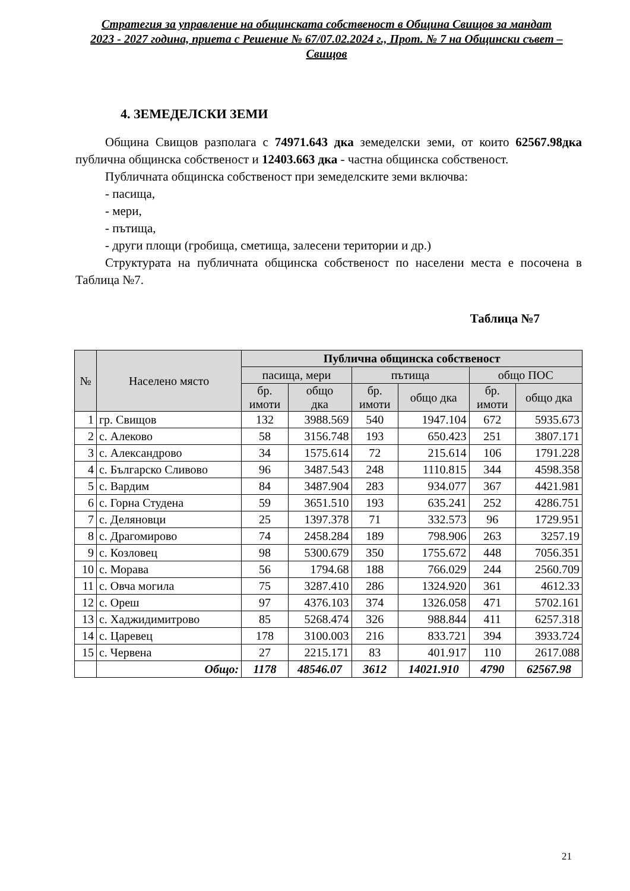Стратегия за управление на общинската собственост в Община Свищов за мандат 2023 - 2027 година, приета с Решение № 67/07.02.2024 г., Прот. № 7 на Общински съвет – Свищов
4. ЗЕМЕДЕЛСКИ ЗЕМИ
Община Свищов разполага с 74971.643 дка земеделски земи, от които 62567.98дка публична общинска собственост и 12403.663 дка - частна общинска собственост.
Публичната общинска собственост при земеделските земи включва:
- пасища,
- мери,
- пътища,
- други площи (гробища, сметища, залесени територии и др.)
Структурата на публичната общинска собственост по населени места е посочена в Таблица №7.
Таблица №7
| № | Населено място | Публична общинска собственост | | | | | |
| --- | --- | --- | --- | --- | --- | --- | --- |
| | | пасища, мери | | пътища | | общо ПОС | |
| | | бр. имоти | общо дка | бр. имоти | общо дка | бр. имоти | общо дка |
| 1 | гр. Свищов | 132 | 3988.569 | 540 | 1947.104 | 672 | 5935.673 |
| 2 | с. Алеково | 58 | 3156.748 | 193 | 650.423 | 251 | 3807.171 |
| 3 | с. Александрово | 34 | 1575.614 | 72 | 215.614 | 106 | 1791.228 |
| 4 | с. Българско Сливово | 96 | 3487.543 | 248 | 1110.815 | 344 | 4598.358 |
| 5 | с. Вардим | 84 | 3487.904 | 283 | 934.077 | 367 | 4421.981 |
| 6 | с. Горна Студена | 59 | 3651.510 | 193 | 635.241 | 252 | 4286.751 |
| 7 | с. Деляновци | 25 | 1397.378 | 71 | 332.573 | 96 | 1729.951 |
| 8 | с. Драгомирово | 74 | 2458.284 | 189 | 798.906 | 263 | 3257.19 |
| 9 | с. Козловец | 98 | 5300.679 | 350 | 1755.672 | 448 | 7056.351 |
| 10 | с. Морава | 56 | 1794.68 | 188 | 766.029 | 244 | 2560.709 |
| 11 | с. Овча могила | 75 | 3287.410 | 286 | 1324.920 | 361 | 4612.33 |
| 12 | с. Ореш | 97 | 4376.103 | 374 | 1326.058 | 471 | 5702.161 |
| 13 | с. Хаджидимитрово | 85 | 5268.474 | 326 | 988.844 | 411 | 6257.318 |
| 14 | с. Царевец | 178 | 3100.003 | 216 | 833.721 | 394 | 3933.724 |
| 15 | с. Червена | 27 | 2215.171 | 83 | 401.917 | 110 | 2617.088 |
| | Общо: | 1178 | 48546.07 | 3612 | 14021.910 | 4790 | 62567.98 |
21